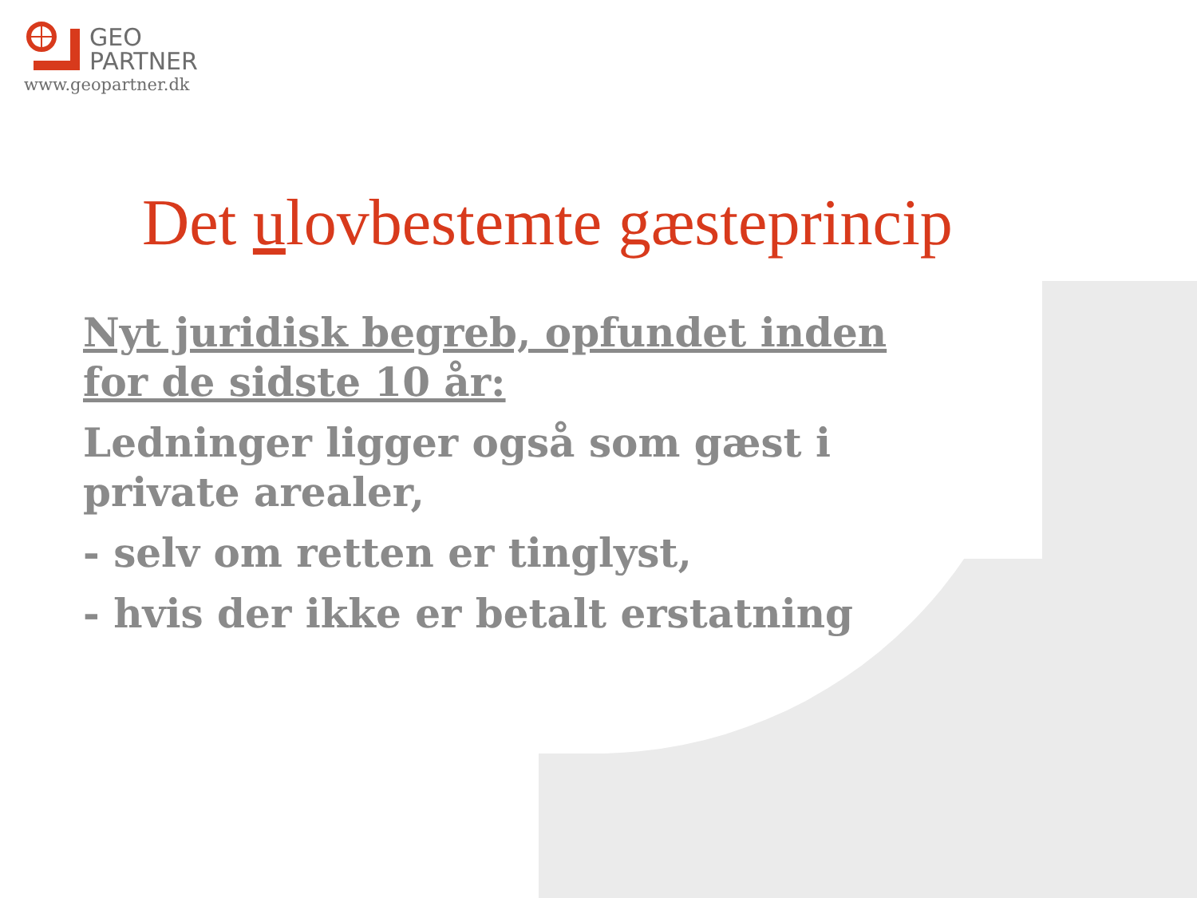GEO
PARTNER
www.geopartner.dk
Det ulovbestemte gæsteprincip
Nyt juridisk begreb, opfundet inden for de sidste 10 år:
Ledninger ligger også som gæst i private arealer,
- selv om retten er tinglyst,
- hvis der ikke er betalt erstatning